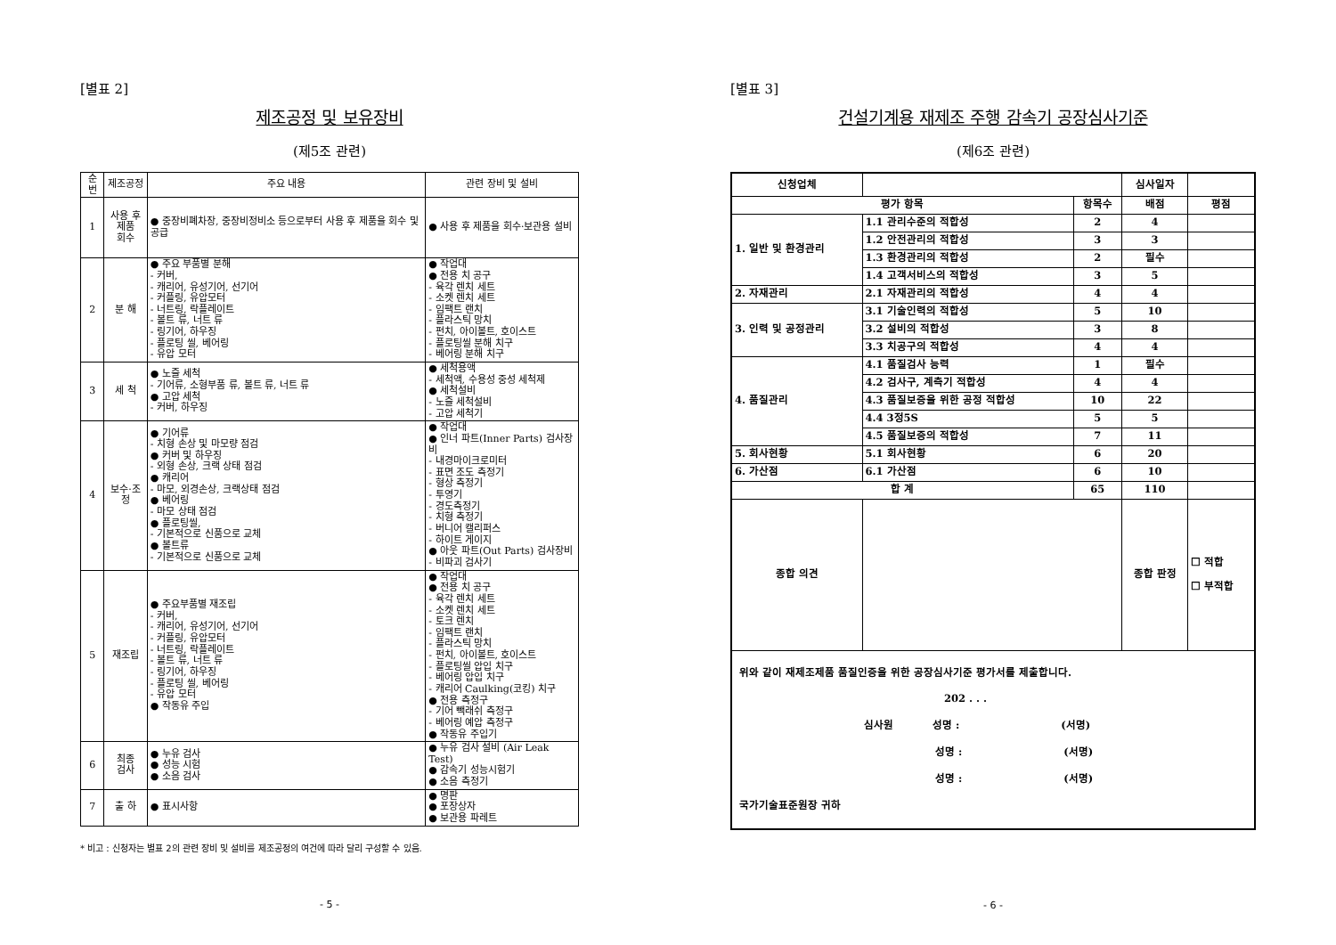[별표 2]
제조공정 및 보유장비
(제5조 관련)
| 순번 | 제조공정 | 주요 내용 | 관련 장비 및 설비 |
| --- | --- | --- | --- |
| 1 | 사용 후 제품 회수 | ● 중장비폐차장, 중장비정비소 등으로부터 사용 후 제품을 회수 및 공급 | ● 사용 후 제품을 회수·보관용 설비 |
| 2 | 분 해 | ● 주요 부품별 분해 - 커버, - 캐리어, 유성기어, 선기어 - 커플링, 유압모터 - 너트링, 락플레이트 - 볼트 류, 너트 류 - 링기어, 하우징 - 플로팅 씰, 베어링 - 유압 모터 | ● 작업대 ● 전용 치 공구 - 육각 렌치 세트 - 소켓 렌치 세트 - 임팩트 랜치 - 플라스틱 망치 - 펀치, 아이볼트, 호이스트 - 플로팅씰 분해 치구 - 베어링 분해 치구 |
| 3 | 세 척 | ● 노즐 세척 - 기어류, 소형부품 류, 볼트 류, 너트 류 ● 고압 세척 - 커버, 하우징 | ● 세척용액 - 세척액, 수용성 중성 세척제 ● 세척설비 - 노즐 세척설비 - 고압 세척기 |
| 4 | 보수·조정 | ● 기어류 - 치형 손상 및 마모량 점검 ● 커버 및 하우징 - 외형 손상, 크랙 상태 점검 ● 캐리어 - 마모, 외경손상, 크랙상태 점검 ● 베어링 - 마모 상태 점검 ● 플로팅씰, - 기본적으로 신품으로 교체 ● 볼트류 - 기본적으로 신품으로 교체 | ● 작업대 ● 인너 파트(Inner Parts) 검사장비 - 내경마이크로미터 - 표면 조도 측정기 - 형상 측정기 - 투영기 - 경도측정기 - 치형 측정기 - 버니어 캘리퍼스 - 하이트 게이지 ● 아웃 파트(Out Parts) 검사장비 - 비파괴 검사기 |
| 5 | 재조립 | ● 주요부품별 재조립 - 커버, - 캐리어, 유성기어, 선기어 - 커플링, 유압모터 - 너트링, 락플레이트 - 볼트 류, 너트 류 - 링기어, 하우징 - 플로팅 씰, 베어링 - 유압 모터 ● 작동유 주입 | ● 작업대 ● 전용 치 공구 - 육각 렌치 세트 - 소켓 렌치 세트 - 토크 렌치 - 임팩트 랜치 - 플라스틱 망치 - 펀치, 아이볼트, 호이스트 - 플로팅씰 압입 치구 - 베어링 압입 치구 - 캐리어 Caulking(코킹) 치구 ● 전용 측정구 - 기어 빽래쉬 측정구 - 베어링 예압 측정구 ● 작동유 주입기 |
| 6 | 최종 검사 | ● 누유 검사 ● 성능 시험 ● 소음 검사 | ● 누유 검사 설비 (Air Leak Test) ● 감속기 성능시험기 ● 소음 측정기 |
| 7 | 출 하 | ● 표시사항 | ● 명판 ● 포장상자 ● 보관용 파레트 |
* 비고 : 신청자는 별표 2의 관련 장비 및 설비를 제조공정의 여건에 따라 달리 구성할 수 있음.
- 5 -
[별표 3]
건설기계용 재제조 주행 감속기 공장심사기준
(제6조 관련)
| 신청업체 | | | 심사일자 | |
| 평가 항목 | | 항목수 | 배점 | 평점 |
| 1. 일반 및 환경관리 | 1.1 관리수준의 적합성 | 2 | 4 | |
| | 1.2 안전관리의 적합성 | 3 | 3 | |
| | 1.3 환경관리의 적합성 | 2 | 필수 | |
| | 1.4 고객서비스의 적합성 | 3 | 5 | |
| 2. 자재관리 | 2.1 자재관리의 적합성 | 4 | 4 | |
| 3. 인력 및 공정관리 | 3.1 기술인력의 적합성 | 5 | 10 | |
| | 3.2 설비의 적합성 | 3 | 8 | |
| | 3.3 치공구의 적합성 | 4 | 4 | |
| 4. 품질관리 | 4.1 품질검사 능력 | 1 | 필수 | |
| | 4.2 검사구, 계측기 적합성 | 4 | 4 | |
| | 4.3 품질보증을 위한 공정 적합성 | 10 | 22 | |
| | 4.4 3정5S | 5 | 5 | |
| | 4.5 품질보증의 적합성 | 7 | 11 | |
| 5. 회사현황 | 5.1 회사현황 | 6 | 20 | |
| 6. 가산점 | 6.1 가산점 | 6 | 10 | |
| 합 계 | | 65 | 110 | |
| 종합 의견 | | | 종합 판정 | ☐ 적합 ☐ 부적합 |
| 위와 같이 재제조제품 품질인증을 위한 공장심사기준 평가서를 제출합니다. 202 . . . 심사원 성명 : (서명) 성명 : (서명) 성명 : (서명) 국가기술표준원장 귀하 | | | | |
- 6 -